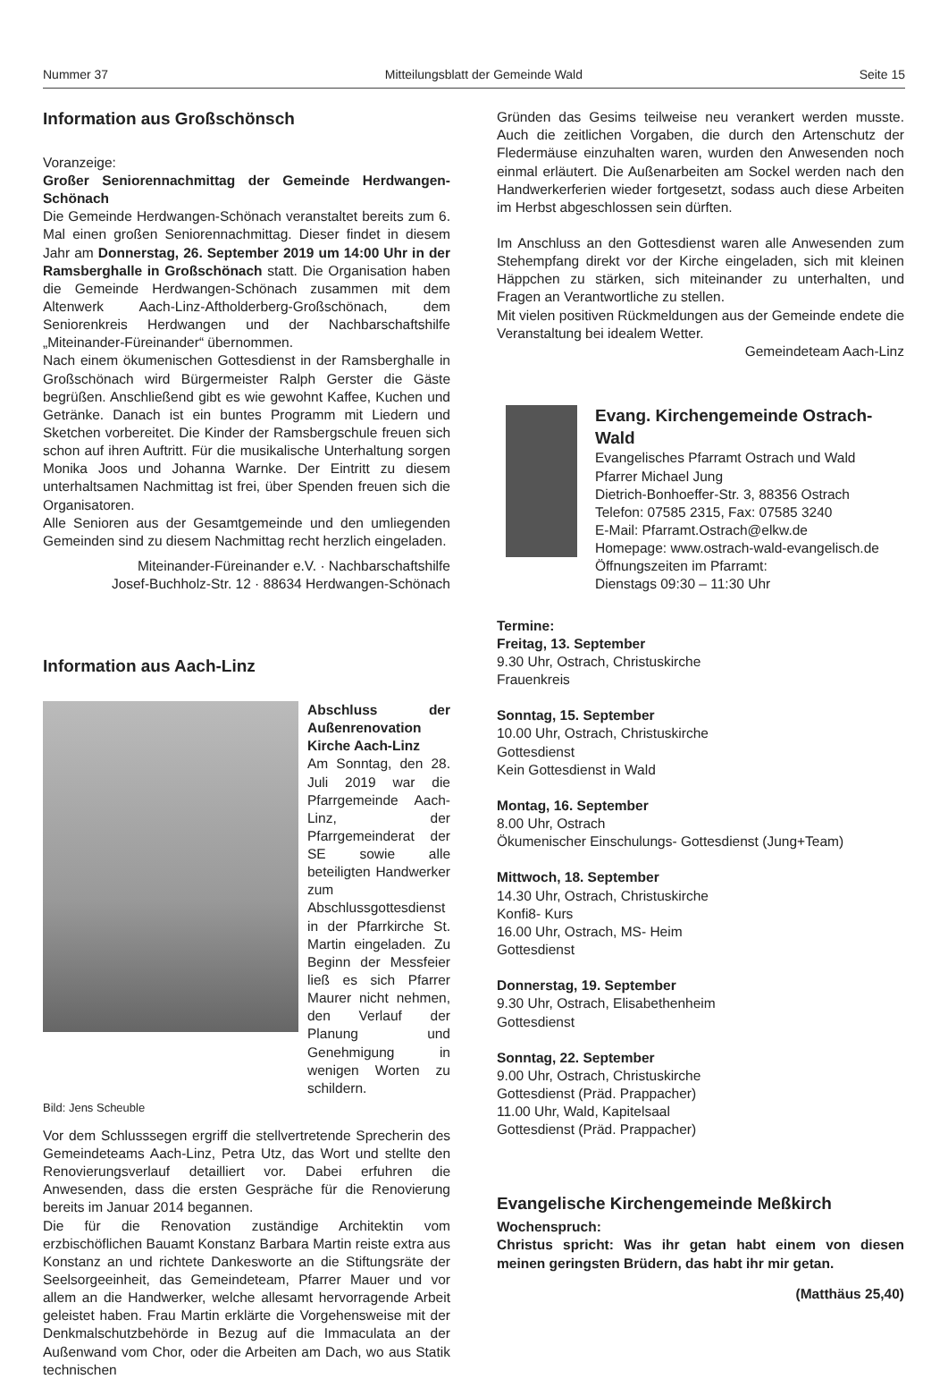Nummer 37 Mitteilungsblatt der Gemeinde Wald Seite 15
Information aus Großschönsch
Voranzeige:
Großer Seniorennachmittag der Gemeinde Herdwangen-Schönach
Die Gemeinde Herdwangen-Schönach veranstaltet bereits zum 6. Mal einen großen Seniorennachmittag. Dieser findet in diesem Jahr am Donnerstag, 26. September 2019 um 14:00 Uhr in der Ramsberghalle in Großschönach statt. Die Organisation haben die Gemeinde Herdwangen-Schönach zusammen mit dem Altenwerk Aach-Linz-Aftholderberg-Großschönach, dem Seniorenkreis Herdwangen und der Nachbarschaftshilfe „Miteinander-Füreinander“ übernommen.
Nach einem ökumenischen Gottesdienst in der Ramsberghalle in Großschönach wird Bürgermeister Ralph Gerster die Gäste begrüßen. Anschließend gibt es wie gewohnt Kaffee, Kuchen und Getränke. Danach ist ein buntes Programm mit Liedern und Sketchen vorbereitet. Die Kinder der Ramsbergschule freuen sich schon auf ihren Auftritt. Für die musikalische Unterhaltung sorgen Monika Joos und Johanna Warnke. Der Eintritt zu diesem unterhaltsamen Nachmittag ist frei, über Spenden freuen sich die Organisatoren.
Alle Senioren aus der Gesamtgemeinde und den umliegenden Gemeinden sind zu diesem Nachmittag recht herzlich eingeladen.
Miteinander-Füreinander e.V. · Nachbarschaftshilfe
Josef-Buchholz-Str. 12 · 88634 Herdwangen-Schönach
Information aus Aach-Linz
Abschluss der Außenrenovation Kirche Aach-Linz
Am Sonntag, den 28. Juli 2019 war die Pfarrgemeinde Aach-Linz, der Pfarrgemeinderat der SE sowie alle beteiligten Handwerker zum Abschlussgottesdienst in der Pfarrkirche St. Martin eingeladen. Zu Beginn der Messfeier ließ es sich Pfarrer Maurer nicht nehmen, den Verlauf der Planung und Genehmigung in wenigen Worten zu schildern.
Bild: Jens Scheuble
Vor dem Schlusssegen ergriff die stellvertretende Sprecherin des Gemeindeteams Aach-Linz, Petra Utz, das Wort und stellte den Renovierungsverlauf detailliert vor. Dabei erfuhren die Anwesenden, dass die ersten Gespräche für die Renovierung bereits im Januar 2014 begannen.
Die für die Renovation zuständige Architektin vom erzbischöflichen Bauamt Konstanz Barbara Martin reiste extra aus Konstanz an und richtete Dankesworte an die Stiftungsräte der Seelsorgeeinheit, das Gemeindeteam, Pfarrer Mauer und vor allem an die Handwerker, welche allesamt hervorragende Arbeit geleistet haben. Frau Martin erklärte die Vorgehensweise mit der Denkmalschutzbehörde in Bezug auf die Immaculata an der Außenwand vom Chor, oder die Arbeiten am Dach, wo aus Statik technischen
Gründen das Gesims teilweise neu verankert werden musste. Auch die zeitlichen Vorgaben, die durch den Artenschutz der Fledermäuse einzuhalten waren, wurden den Anwesenden noch einmal erläutert. Die Außenarbeiten am Sockel werden nach den Handwerkerferien wieder fortgesetzt, sodass auch diese Arbeiten im Herbst abgeschlossen sein dürften.
Im Anschluss an den Gottesdienst waren alle Anwesenden zum Stehempfang direkt vor der Kirche eingeladen, sich mit kleinen Häppchen zu stärken, sich miteinander zu unterhalten, und Fragen an Verantwortliche zu stellen.
Mit vielen positiven Rückmeldungen aus der Gemeinde endete die Veranstaltung bei idealem Wetter.
Gemeindeteam Aach-Linz
Evang. Kirchengemeinde Ostrach-Wald
Evangelisches Pfarramt Ostrach und Wald
Pfarrer Michael Jung
Dietrich-Bonhoeffer-Str. 3, 88356 Ostrach
Telefon: 07585 2315, Fax: 07585 3240
E-Mail: Pfarramt.Ostrach@elkw.de
Homepage: www.ostrach-wald-evangelisch.de
Öffnungszeiten im Pfarramt:
Dienstags 09:30 – 11:30 Uhr
Termine:
Freitag, 13. September
9.30 Uhr, Ostrach, Christuskirche
Frauenkreis
Sonntag, 15. September
10.00 Uhr, Ostrach, Christuskirche
Gottesdienst
Kein Gottesdienst in Wald
Montag, 16. September
8.00 Uhr, Ostrach
Ökumenischer Einschulungs- Gottesdienst (Jung+Team)
Mittwoch, 18. September
14.30 Uhr, Ostrach, Christuskirche
Konfi8- Kurs
16.00 Uhr, Ostrach, MS- Heim
Gottesdienst
Donnerstag, 19. September
9.30 Uhr, Ostrach, Elisabethenheim
Gottesdienst
Sonntag, 22. September
9.00 Uhr, Ostrach, Christuskirche
Gottesdienst (Präd. Prappacher)
11.00 Uhr, Wald, Kapitelsaal
Gottesdienst (Präd. Prappacher)
Evangelische Kirchengemeinde Meßkirch
Wochenspruch:
Christus spricht: Was ihr getan habt einem von diesen meinen geringsten Brüdern, das habt ihr mir getan.
(Matthäus 25,40)